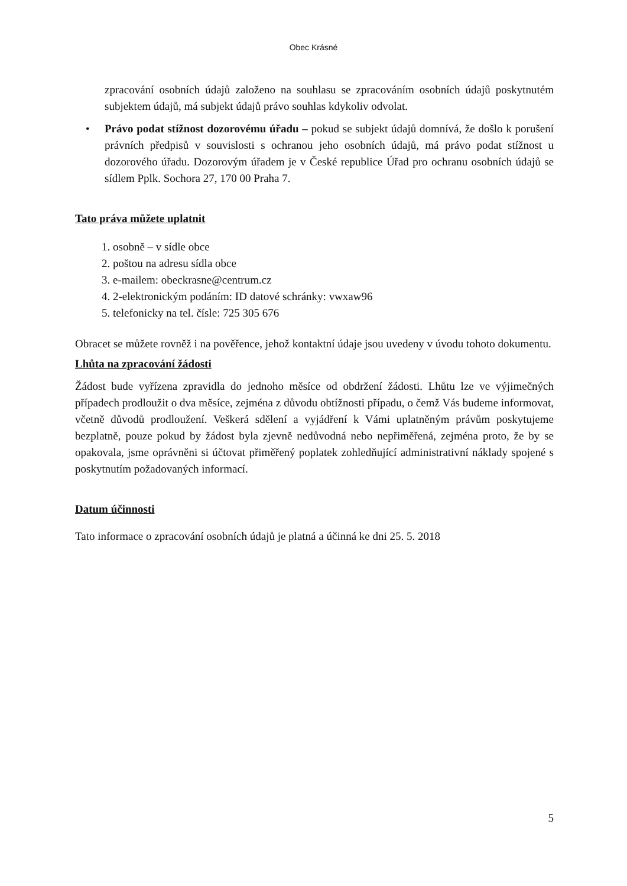Obec Krásné
zpracování osobních údajů založeno na souhlasu se zpracováním osobních údajů poskytnutém subjektem údajů, má subjekt údajů právo souhlas kdykoliv odvolat.
• Právo podat stížnost dozorovému úřadu – pokud se subjekt údajů domnívá, že došlo k porušení právních předpisů v souvislosti s ochranou jeho osobních údajů, má právo podat stížnost u dozorového úřadu. Dozorovým úřadem je v České republice Úřad pro ochranu osobních údajů se sídlem Pplk. Sochora 27, 170 00 Praha 7.
Tato práva můžete uplatnit
1. osobně – v sídle obce
2. poštou na adresu sídla obce
3. e-mailem: obeckrasne@centrum.cz
4. 2-elektronickým podáním: ID datové schránky: vwxaw96
5. telefonicky na tel. čísle: 725 305 676
Obracet se můžete rovněž i na pověřence, jehož kontaktní údaje jsou uvedeny v úvodu tohoto dokumentu.
Lhůta na zpracování žádosti
Žádost bude vyřízena zpravidla do jednoho měsíce od obdržení žádosti. Lhůtu lze ve výjimečných případech prodloužit o dva měsíce, zejména z důvodu obtížnosti případu, o čemž Vás budeme informovat, včetně důvodů prodloužení. Veškerá sdělení a vyjádření k Vámi uplatněným právům poskytujeme bezplatně, pouze pokud by žádost byla zjevně nedůvodná nebo nepřiměřená, zejména proto, že by se opakovala, jsme oprávněni si účtovat přiměřený poplatek zohledňující administrativní náklady spojené s poskytnutím požadovaných informací.
Datum účinnosti
Tato informace o zpracování osobních údajů je platná a účinná ke dni 25. 5. 2018
5